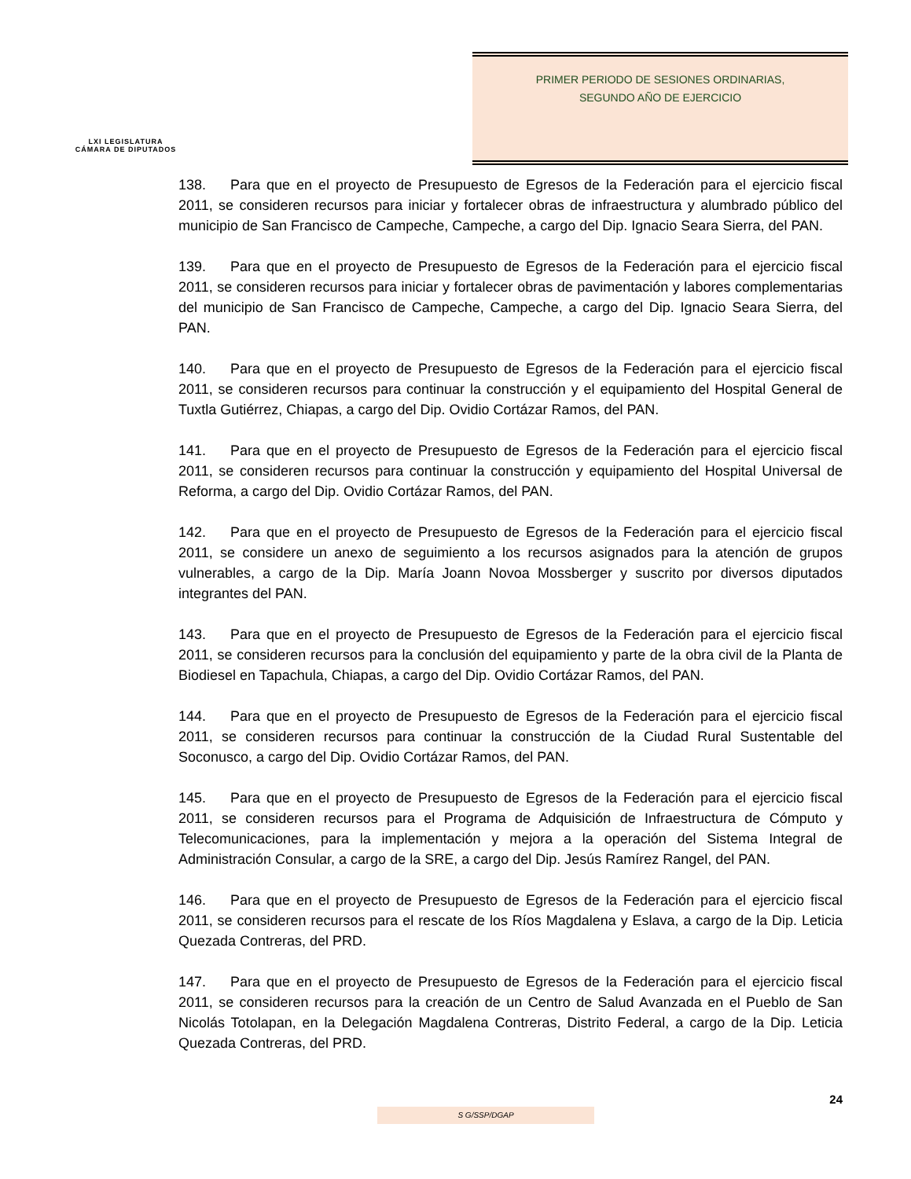LXI LEGISLATURA
CÁMARA DE DIPUTADOS
PRIMER PERIODO DE SESIONES ORDINARIAS,
SEGUNDO AÑO DE EJERCICIO
138. Para que en el proyecto de Presupuesto de Egresos de la Federación para el ejercicio fiscal 2011, se consideren recursos para iniciar y fortalecer obras de infraestructura y alumbrado público del municipio de San Francisco de Campeche, Campeche, a cargo del Dip. Ignacio Seara Sierra, del PAN.
139. Para que en el proyecto de Presupuesto de Egresos de la Federación para el ejercicio fiscal 2011, se consideren recursos para iniciar y fortalecer obras de pavimentación y labores complementarias del municipio de San Francisco de Campeche, Campeche, a cargo del Dip. Ignacio Seara Sierra, del PAN.
140. Para que en el proyecto de Presupuesto de Egresos de la Federación para el ejercicio fiscal 2011, se consideren recursos para continuar la construcción y el equipamiento del Hospital General de Tuxtla Gutiérrez, Chiapas, a cargo del Dip. Ovidio Cortázar Ramos, del PAN.
141. Para que en el proyecto de Presupuesto de Egresos de la Federación para el ejercicio fiscal 2011, se consideren recursos para continuar la construcción y equipamiento del Hospital Universal de Reforma, a cargo del Dip. Ovidio Cortázar Ramos, del PAN.
142. Para que en el proyecto de Presupuesto de Egresos de la Federación para el ejercicio fiscal 2011, se considere un anexo de seguimiento a los recursos asignados para la atención de grupos vulnerables, a cargo de la Dip. María Joann Novoa Mossberger y suscrito por diversos diputados integrantes del PAN.
143. Para que en el proyecto de Presupuesto de Egresos de la Federación para el ejercicio fiscal 2011, se consideren recursos para la conclusión del equipamiento y parte de la obra civil de la Planta de Biodiesel en Tapachula, Chiapas, a cargo del Dip. Ovidio Cortázar Ramos, del PAN.
144. Para que en el proyecto de Presupuesto de Egresos de la Federación para el ejercicio fiscal 2011, se consideren recursos para continuar la construcción de la Ciudad Rural Sustentable del Soconusco, a cargo del Dip. Ovidio Cortázar Ramos, del PAN.
145. Para que en el proyecto de Presupuesto de Egresos de la Federación para el ejercicio fiscal 2011, se consideren recursos para el Programa de Adquisición de Infraestructura de Cómputo y Telecomunicaciones, para la implementación y mejora a la operación del Sistema Integral de Administración Consular, a cargo de la SRE, a cargo del Dip. Jesús Ramírez Rangel, del PAN.
146. Para que en el proyecto de Presupuesto de Egresos de la Federación para el ejercicio fiscal 2011, se consideren recursos para el rescate de los Ríos Magdalena y Eslava, a cargo de la Dip. Leticia Quezada Contreras, del PRD.
147. Para que en el proyecto de Presupuesto de Egresos de la Federación para el ejercicio fiscal 2011, se consideren recursos para la creación de un Centro de Salud Avanzada en el Pueblo de San Nicolás Totolapan, en la Delegación Magdalena Contreras, Distrito Federal, a cargo de la Dip. Leticia Quezada Contreras, del PRD.
24
S G/SSP/DGAP